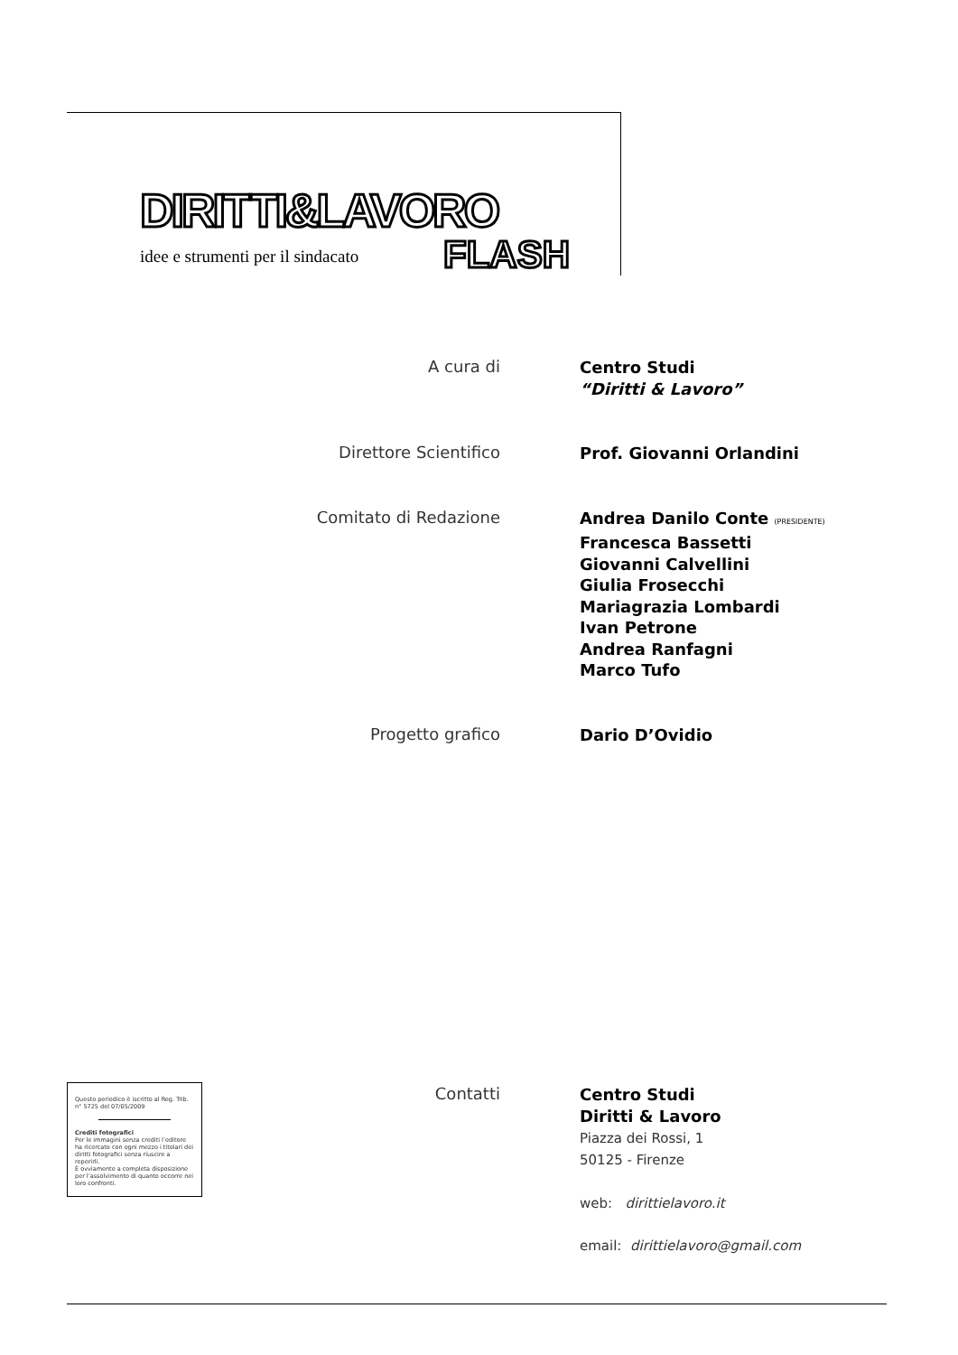DIRITTI&LAVORO
idee e strumenti per il sindacato
FLASH
A cura di
Centro Studi
“Diritti & Lavoro”
Direttore Scientifico
Prof. Giovanni Orlandini
Comitato di Redazione
Andrea Danilo Conte (PRESIDENTE)
Francesca Bassetti
Giovanni Calvellini
Giulia Frosecchi
Mariagrazia Lombardi
Ivan Petrone
Andrea Ranfagni
Marco Tufo
Progetto grafico
Dario D’Ovidio
Questo periodico è iscritto al Reg. Trib. n° 5725 del 07/05/2009
Crediti fotografici
Per le immagini senza crediti l’editore ha ricercato con ogni mezzo i titolari dei diritti fotografici senza riuscire a reperirli.
È ovviamente a completa disposizione per l’assolvimento di quanto occorre nei loro confronti.
Contatti
Centro Studi
Diritti & Lavoro
Piazza dei Rossi, 1
50125 - Firenze
web: dirittielavoro.it
email: dirittielavoro@gmail.com